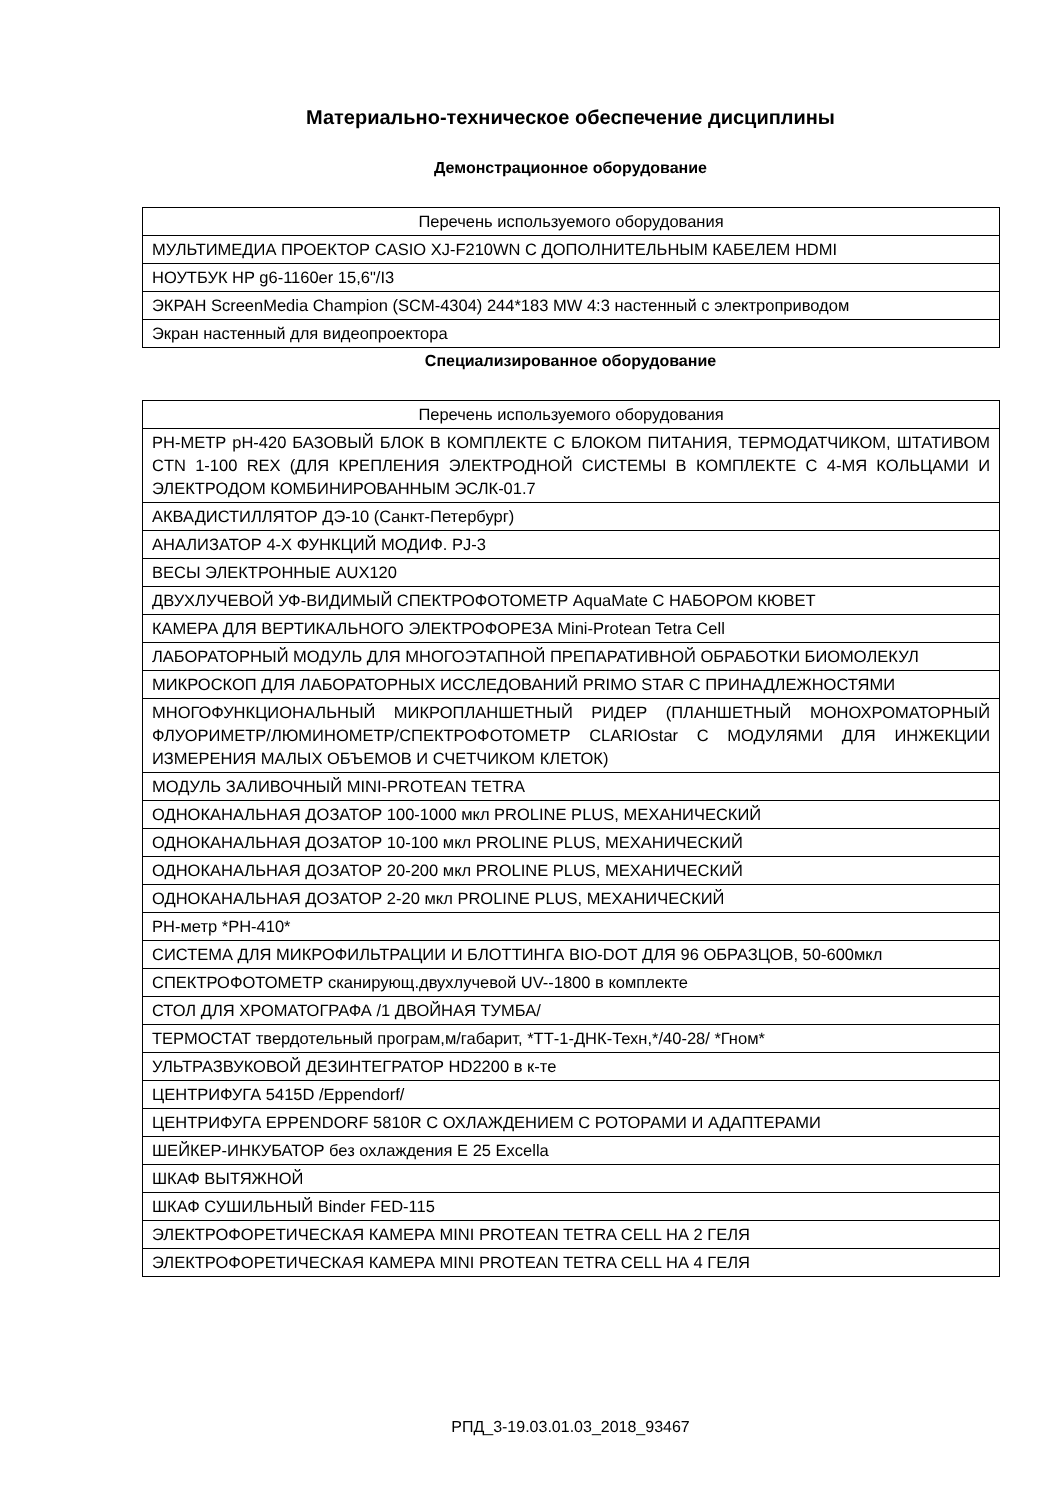Материально-техническое обеспечение дисциплины
Демонстрационное оборудование
| Перечень используемого оборудования |
| --- |
| МУЛЬТИМЕДИА ПРОЕКТОР CASIO XJ-F210WN С ДОПОЛНИТЕЛЬНЫМ КАБЕЛЕМ HDMI |
| НОУТБУК HP g6-1160er 15,6"/I3 |
| ЭКРАН ScreenMedia Champion (SCM-4304) 244*183 MW 4:3 настенный с электроприводом |
| Экран настенный для видеопроектора |
Специализированное оборудование
| Перечень используемого оборудования |
| --- |
| PH-МЕТР pH-420 БАЗОВЫЙ БЛОК В КОМПЛЕКТЕ С БЛОКОМ ПИТАНИЯ, ТЕРМОДАТЧИКОМ, ШТАТИВОМ CTN 1-100 REX (ДЛЯ КРЕПЛЕНИЯ ЭЛЕКТРОДНОЙ СИСТЕМЫ В КОМПЛЕКТЕ С 4-МЯ КОЛЬЦАМИ И ЭЛЕКТРОДОМ КОМБИНИРОВАННЫМ ЭСЛК-01.7 |
| АКВАДИСТИЛЛЯТОР ДЭ-10 (Санкт-Петербург) |
| АНАЛИЗАТОР 4-Х ФУНКЦИЙ МОДИФ. PJ-3 |
| ВЕСЫ ЭЛЕКТРОННЫЕ AUX120 |
| ДВУХЛУЧЕВОЙ УФ-ВИДИМЫЙ СПЕКТРОФОТОМЕТР AquaMate С НАБОРОМ КЮВЕТ |
| КАМЕРА ДЛЯ ВЕРТИКАЛЬНОГО ЭЛЕКТРОФОРЕЗА Mini-Protean Tetra Cell |
| ЛАБОРАТОРНЫЙ МОДУЛЬ ДЛЯ МНОГОЭТАПНОЙ ПРЕПАРАТИВНОЙ ОБРАБОТКИ БИОМОЛЕКУЛ |
| МИКРОСКОП ДЛЯ ЛАБОРАТОРНЫХ ИССЛЕДОВАНИЙ PRIMO STAR С ПРИНАДЛЕЖНОСТЯМИ |
| МНОГОФУНКЦИОНАЛЬНЫЙ МИКРОПЛАНШЕТНЫЙ РИДЕР (ПЛАНШЕТНЫЙ МОНОХРОМАТОРНЫЙ ФЛУОРИМЕТР/ЛЮМИНОМЕТР/СПЕКТРОФОТОМЕТР CLARIOstar С МОДУЛЯМИ ДЛЯ ИНЖЕКЦИИ ИЗМЕРЕНИЯ МАЛЫХ ОБЪЕМОВ И СЧЕТЧИКОМ КЛЕТОК) |
| МОДУЛЬ ЗАЛИВОЧНЫЙ MINI-PROTEAN TETRA |
| ОДНОКАНАЛЬНАЯ ДОЗАТОР 100-1000 мкл PROLINE PLUS, МЕХАНИЧЕСКИЙ |
| ОДНОКАНАЛЬНАЯ ДОЗАТОР 10-100 мкл PROLINE PLUS, МЕХАНИЧЕСКИЙ |
| ОДНОКАНАЛЬНАЯ ДОЗАТОР 20-200 мкл PROLINE PLUS, МЕХАНИЧЕСКИЙ |
| ОДНОКАНАЛЬНАЯ ДОЗАТОР 2-20 мкл PROLINE PLUS, МЕХАНИЧЕСКИЙ |
| PH-метр *PH-410* |
| СИСТЕМА ДЛЯ МИКРОФИЛЬТРАЦИИ И БЛОТТИНГА BIO-DOT ДЛЯ 96 ОБРАЗЦОВ, 50-600мкл |
| СПЕКТРОФОТОМЕТР сканирующ.двухлучевой UV--1800 в комплекте |
| СТОЛ ДЛЯ ХРОМАТОГРАФА /1 ДВОЙНАЯ ТУМБА/ |
| ТЕРМОСТАТ твердотельный програм,м/габарит, *ТТ-1-ДНК-Техн,*/40-28/ *Гном* |
| УЛЬТРАЗВУКОВОЙ ДЕЗИНТЕГРАТОР HD2200 в к-те |
| ЦЕНТРИФУГА 5415D /Eppendorf/ |
| ЦЕНТРИФУГА EPPENDORF 5810R С ОХЛАЖДЕНИЕМ С РОТОРАМИ И АДАПТЕРАМИ |
| ШЕЙКЕР-ИНКУБАТОР без охлаждения E 25 Excella |
| ШКАФ ВЫТЯЖНОЙ |
| ШКАФ СУШИЛЬНЫЙ Binder FED-115 |
| ЭЛЕКТРОФОРЕТИЧЕСКАЯ КАМЕРА MINI PROTEAN TETRA CELL НА 2 ГЕЛЯ |
| ЭЛЕКТРОФОРЕТИЧЕСКАЯ КАМЕРА MINI PROTEAN TETRA CELL НА 4 ГЕЛЯ |
РПД_3-19.03.01.03_2018_93467